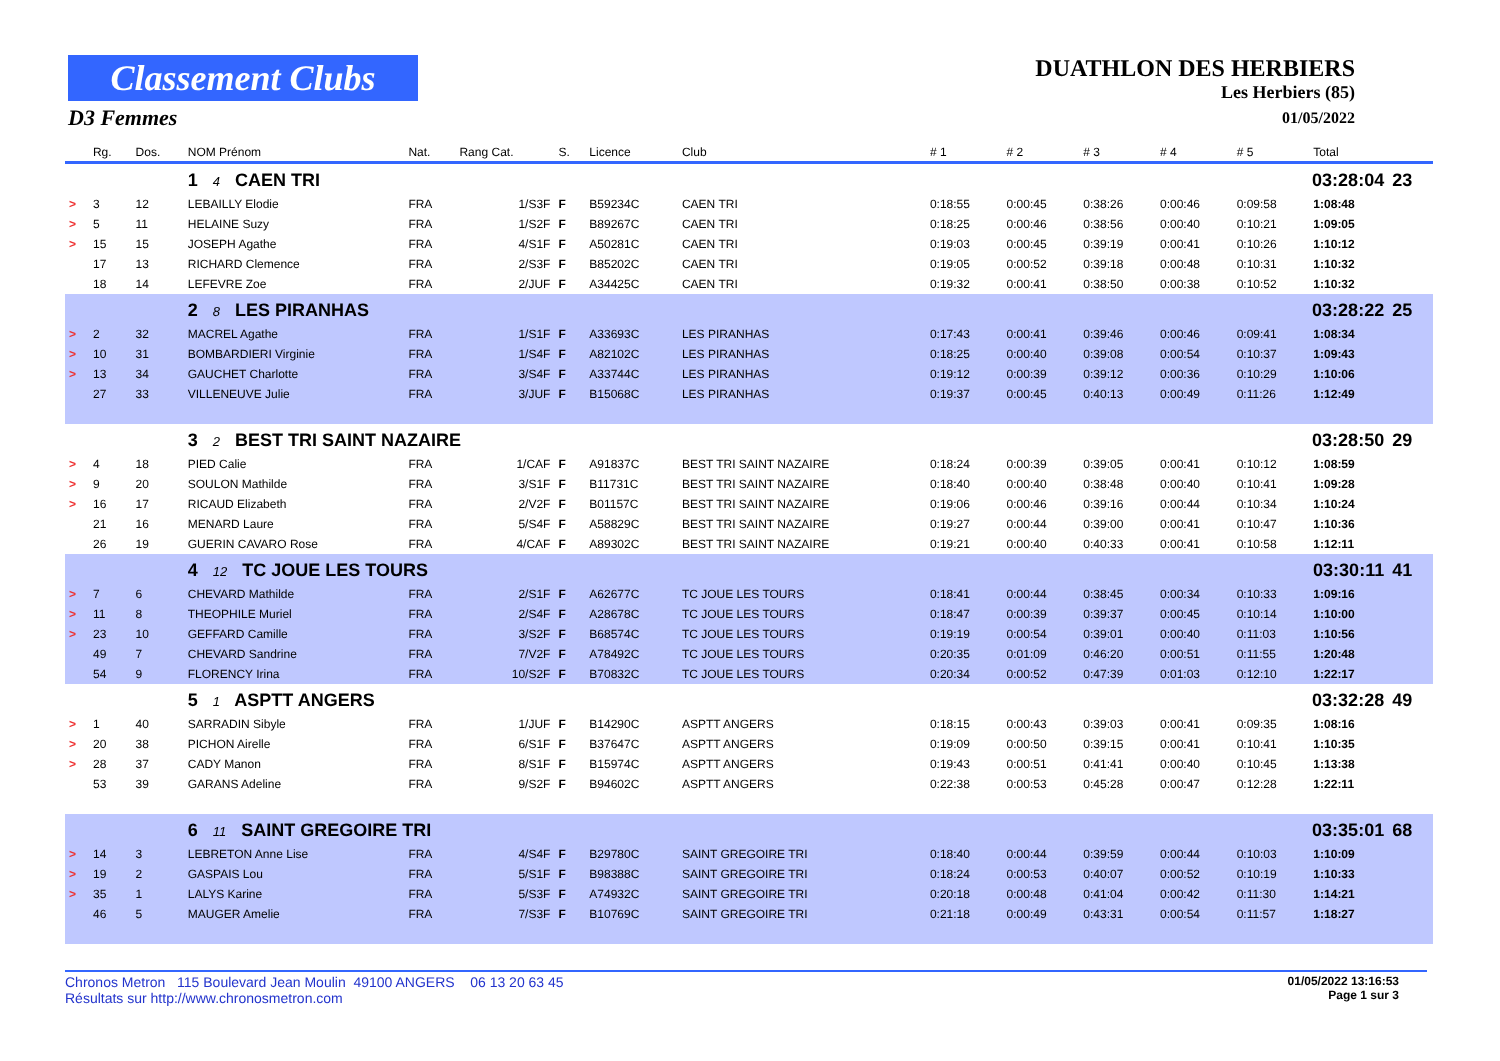Classement Clubs
D3 Femmes
DUATHLON DES HERBIERS
Les Herbiers (85)
01/05/2022
| | Rg. | Dos. | NOM Prénom | Nat. | Rang Cat. | S. | Licence | Club | # 1 | # 2 | # 3 | # 4 | # 5 | Total | |
| --- | --- | --- | --- | --- | --- | --- | --- | --- | --- | --- | --- | --- | --- | --- | --- |
| | | | 1 4 CAEN TRI | | | | | | | | | | 03:28:04 | | 23 |
| > | 3 | 12 | LEBAILLY Elodie | FRA | 1/S3F | F | B59234C | CAEN TRI | 0:18:55 | 0:00:45 | 0:38:26 | 0:00:46 | 0:09:58 | 1:08:48 | |
| > | 5 | 11 | HELAINE Suzy | FRA | 1/S2F | F | B89267C | CAEN TRI | 0:18:25 | 0:00:46 | 0:38:56 | 0:00:40 | 0:10:21 | 1:09:05 | |
| > | 15 | 15 | JOSEPH Agathe | FRA | 4/S1F | F | A50281C | CAEN TRI | 0:19:03 | 0:00:45 | 0:39:19 | 0:00:41 | 0:10:26 | 1:10:12 | |
| | 17 | 13 | RICHARD Clemence | FRA | 2/S3F | F | B85202C | CAEN TRI | 0:19:05 | 0:00:52 | 0:39:18 | 0:00:48 | 0:10:31 | 1:10:32 | |
| | 18 | 14 | LEFEVRE Zoe | FRA | 2/JUF | F | A34425C | CAEN TRI | 0:19:32 | 0:00:41 | 0:38:50 | 0:00:38 | 0:10:52 | 1:10:32 | |
| | | | 2 8 LES PIRANHAS | | | | | | | | | | 03:28:22 | | 25 |
| > | 2 | 32 | MACREL Agathe | FRA | 1/S1F | F | A33693C | LES PIRANHAS | 0:17:43 | 0:00:41 | 0:39:46 | 0:00:46 | 0:09:41 | 1:08:34 | |
| > | 10 | 31 | BOMBARDIERI Virginie | FRA | 1/S4F | F | A82102C | LES PIRANHAS | 0:18:25 | 0:00:40 | 0:39:08 | 0:00:54 | 0:10:37 | 1:09:43 | |
| > | 13 | 34 | GAUCHET Charlotte | FRA | 3/S4F | F | A33744C | LES PIRANHAS | 0:19:12 | 0:00:39 | 0:39:12 | 0:00:36 | 0:10:29 | 1:10:06 | |
| | 27 | 33 | VILLENEUVE Julie | FRA | 3/JUF | F | B15068C | LES PIRANHAS | 0:19:37 | 0:00:45 | 0:40:13 | 0:00:49 | 0:11:26 | 1:12:49 | |
| | | | 3 2 BEST TRI SAINT NAZAIRE | | | | | | | | | | 03:28:50 | | 29 |
| > | 4 | 18 | PIED Calie | FRA | 1/CAF | F | A91837C | BEST TRI SAINT NAZAIRE | 0:18:24 | 0:00:39 | 0:39:05 | 0:00:41 | 0:10:12 | 1:08:59 | |
| > | 9 | 20 | SOULON Mathilde | FRA | 3/S1F | F | B11731C | BEST TRI SAINT NAZAIRE | 0:18:40 | 0:00:40 | 0:38:48 | 0:00:40 | 0:10:41 | 1:09:28 | |
| > | 16 | 17 | RICAUD Elizabeth | FRA | 2/V2F | F | B01157C | BEST TRI SAINT NAZAIRE | 0:19:06 | 0:00:46 | 0:39:16 | 0:00:44 | 0:10:34 | 1:10:24 | |
| | 21 | 16 | MENARD Laure | FRA | 5/S4F | F | A58829C | BEST TRI SAINT NAZAIRE | 0:19:27 | 0:00:44 | 0:39:00 | 0:00:41 | 0:10:47 | 1:10:36 | |
| | 26 | 19 | GUERIN CAVARO Rose | FRA | 4/CAF | F | A89302C | BEST TRI SAINT NAZAIRE | 0:19:21 | 0:00:40 | 0:40:33 | 0:00:41 | 0:10:58 | 1:12:11 | |
| | | | 4 12 TC JOUE LES TOURS | | | | | | | | | | 03:30:11 | | 41 |
| > | 7 | 6 | CHEVARD Mathilde | FRA | 2/S1F | F | A62677C | TC JOUE LES TOURS | 0:18:41 | 0:00:44 | 0:38:45 | 0:00:34 | 0:10:33 | 1:09:16 | |
| > | 11 | 8 | THEOPHILE Muriel | FRA | 2/S4F | F | A28678C | TC JOUE LES TOURS | 0:18:47 | 0:00:39 | 0:39:37 | 0:00:45 | 0:10:14 | 1:10:00 | |
| > | 23 | 10 | GEFFARD Camille | FRA | 3/S2F | F | B68574C | TC JOUE LES TOURS | 0:19:19 | 0:00:54 | 0:39:01 | 0:00:40 | 0:11:03 | 1:10:56 | |
| | 49 | 7 | CHEVARD Sandrine | FRA | 7/V2F | F | A78492C | TC JOUE LES TOURS | 0:20:35 | 0:01:09 | 0:46:20 | 0:00:51 | 0:11:55 | 1:20:48 | |
| | 54 | 9 | FLORENCY Irina | FRA | 10/S2F | F | B70832C | TC JOUE LES TOURS | 0:20:34 | 0:00:52 | 0:47:39 | 0:01:03 | 0:12:10 | 1:22:17 | |
| | | | 5 1 ASPTT ANGERS | | | | | | | | | | 03:32:28 | | 49 |
| > | 1 | 40 | SARRADIN Sibyle | FRA | 1/JUF | F | B14290C | ASPTT ANGERS | 0:18:15 | 0:00:43 | 0:39:03 | 0:00:41 | 0:09:35 | 1:08:16 | |
| > | 20 | 38 | PICHON Airelle | FRA | 6/S1F | F | B37647C | ASPTT ANGERS | 0:19:09 | 0:00:50 | 0:39:15 | 0:00:41 | 0:10:41 | 1:10:35 | |
| > | 28 | 37 | CADY Manon | FRA | 8/S1F | F | B15974C | ASPTT ANGERS | 0:19:43 | 0:00:51 | 0:41:41 | 0:00:40 | 0:10:45 | 1:13:38 | |
| | 53 | 39 | GARANS Adeline | FRA | 9/S2F | F | B94602C | ASPTT ANGERS | 0:22:38 | 0:00:53 | 0:45:28 | 0:00:47 | 0:12:28 | 1:22:11 | |
| | | | 6 11 SAINT GREGOIRE TRI | | | | | | | | | | 03:35:01 | | 68 |
| > | 14 | 3 | LEBRETON Anne Lise | FRA | 4/S4F | F | B29780C | SAINT GREGOIRE TRI | 0:18:40 | 0:00:44 | 0:39:59 | 0:00:44 | 0:10:03 | 1:10:09 | |
| > | 19 | 2 | GASPAIS Lou | FRA | 5/S1F | F | B98388C | SAINT GREGOIRE TRI | 0:18:24 | 0:00:53 | 0:40:07 | 0:00:52 | 0:10:19 | 1:10:33 | |
| > | 35 | 1 | LALYS Karine | FRA | 5/S3F | F | A74932C | SAINT GREGOIRE TRI | 0:20:18 | 0:00:48 | 0:41:04 | 0:00:42 | 0:11:30 | 1:14:21 | |
| | 46 | 5 | MAUGER Amelie | FRA | 7/S3F | F | B10769C | SAINT GREGOIRE TRI | 0:21:18 | 0:00:49 | 0:43:31 | 0:00:54 | 0:11:57 | 1:18:27 | |
Chronos Metron 115 Boulevard Jean Moulin 49100 ANGERS 06 13 20 63 45
Résultats sur http://www.chronosmetron.com
01/05/2022 13:16:53
Page 1 sur 3